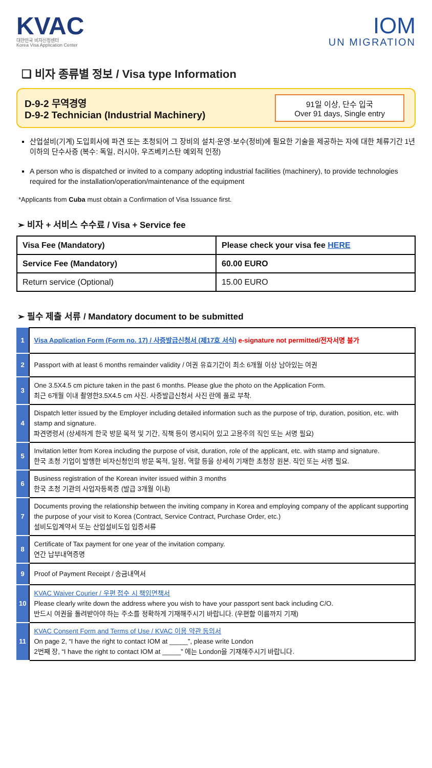KVAC
대한민국 비자신청센터
Korea Visa Application Center
IOM
UN MIGRATION
❑ 비자 종류별 정보 / Visa type Information
D-9-2 무역경영
D-9-2 Technician (Industrial Machinery)
91일 이상, 단수 입국
Over 91 days, Single entry
산업설비(기계) 도입회사에 파견 또는 초청되어 그 장비의 설치·운영·보수(정비)에 필요한 기술을 제공하는 자에 대한 체류기간 1년 이하의 단수사증 (복수: 독일, 러시아, 우즈베키스탄 예외적 인정)
A person who is dispatched or invited to a company adopting industrial facilities (machinery), to provide technologies required for the installation/operation/maintenance of the equipment
*Applicants from Cuba must obtain a Confirmation of Visa Issuance first.
➢ 비자 + 서비스 수수료 / Visa + Service fee
| Visa Fee (Mandatory) | Please check your visa fee HERE |
| Service Fee (Mandatory) | 60.00 EURO |
| Return service (Optional) | 15.00 EURO |
➢ 필수 제출 서류 / Mandatory document to be submitted
| 1 | Visa Application Form (Form no. 17) / 사증발급신청서 (제17호 서식) e-signature not permitted/전자서명 불가 |
| 2 | Passport with at least 6 months remainder validity / 여권 유효기간이 최소 6개월 이상 남아있는 여권 |
| 3 | One 3.5X4.5 cm picture taken in the past 6 months. Please glue the photo on the Application Form. 최근 6개월 이내 촬영한3.5X4.5 cm 사진. 사증발급신청서 사진 란에 풀로 부착. |
| 4 | Dispatch letter issued by the Employer including detailed information such as the purpose of trip, duration, position, etc. with stamp and signature. 파견명령서 (상세하게 한국 방문 목적 및 기간, 직책 등이 명시되어 있고 고용주의 직인 또는 서명 필요) |
| 5 | Invitation letter from Korea including the purpose of visit, duration, role of the applicant, etc. with stamp and signature. 한국 초청 기업이 발행한 비자신청인의 방문 목적, 일정, 역할 등을 상세히 기재한 초청장 원본. 직인 또는 서명 필요. |
| 6 | Business registration of the Korean inviter issued within 3 months 한국 초청 기관의 사업자등록증 (발급 3개월 이내) |
| 7 | Documents proving the relationship between the inviting company in Korea and employing company of the applicant supporting the purpose of your visit to Korea (Contract, Service Contract, Purchase Order, etc.) 설비도입계약서 또는 산업설비도입 입증서류 |
| 8 | Certificate of Tax payment for one year of the invitation company. 연간 납부내역증명 |
| 9 | Proof of Payment Receipt / 송금내역서 |
| 10 | KVAC Waiver Courier / 우편 접수 시 책임면책서 Please clearly write down the address where you wish to have your passport sent back including C/O. 반드시 여권을 돌려받아야 하는 주소를 정확하게 기재해주시기 바랍니다. (우편함 이름까지 기재) |
| 11 | KVAC Consent Form and Terms of Use / KVAC 이용 약관 동의서 On page 2, “I have the right to contact IOM at _____”, please write London 2번째 장, “I have the right to contact IOM at _____” 에는 London을 기재해주시기 바랍니다. |